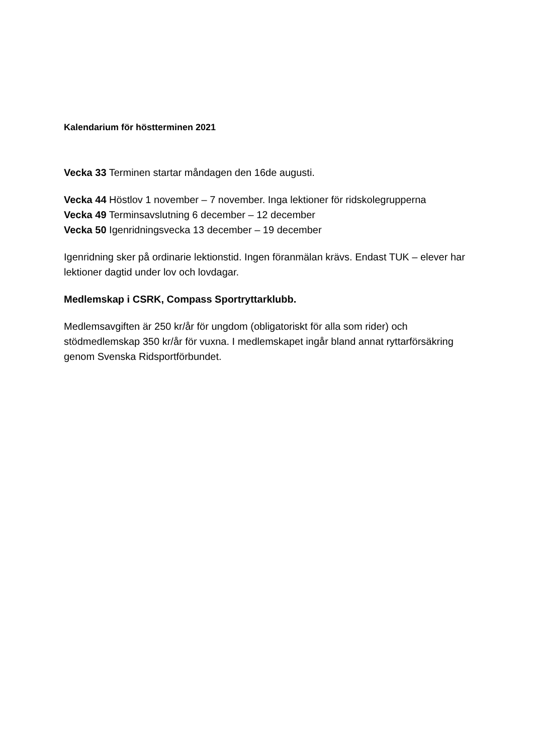Kalendarium för höstterminen 2021
Vecka 33 Terminen startar måndagen den 16de augusti.
Vecka 44 Höstlov 1 november – 7 november. Inga lektioner för ridskolegrupperna
Vecka 49 Terminsavslutning 6 december – 12 december
Vecka 50 Igenridningsvecka 13 december – 19 december
Igenridning sker på ordinarie lektionstid. Ingen föranmälan krävs. Endast TUK – elever har lektioner dagtid under lov och lovdagar.
Medlemskap i CSRK, Compass Sportryttarklubb.
Medlemsavgiften är 250 kr/år för ungdom (obligatoriskt för alla som rider) och stödmedlemskap 350 kr/år för vuxna. I medlemskapet ingår bland annat ryttarförsäkring genom Svenska Ridsportförbundet.